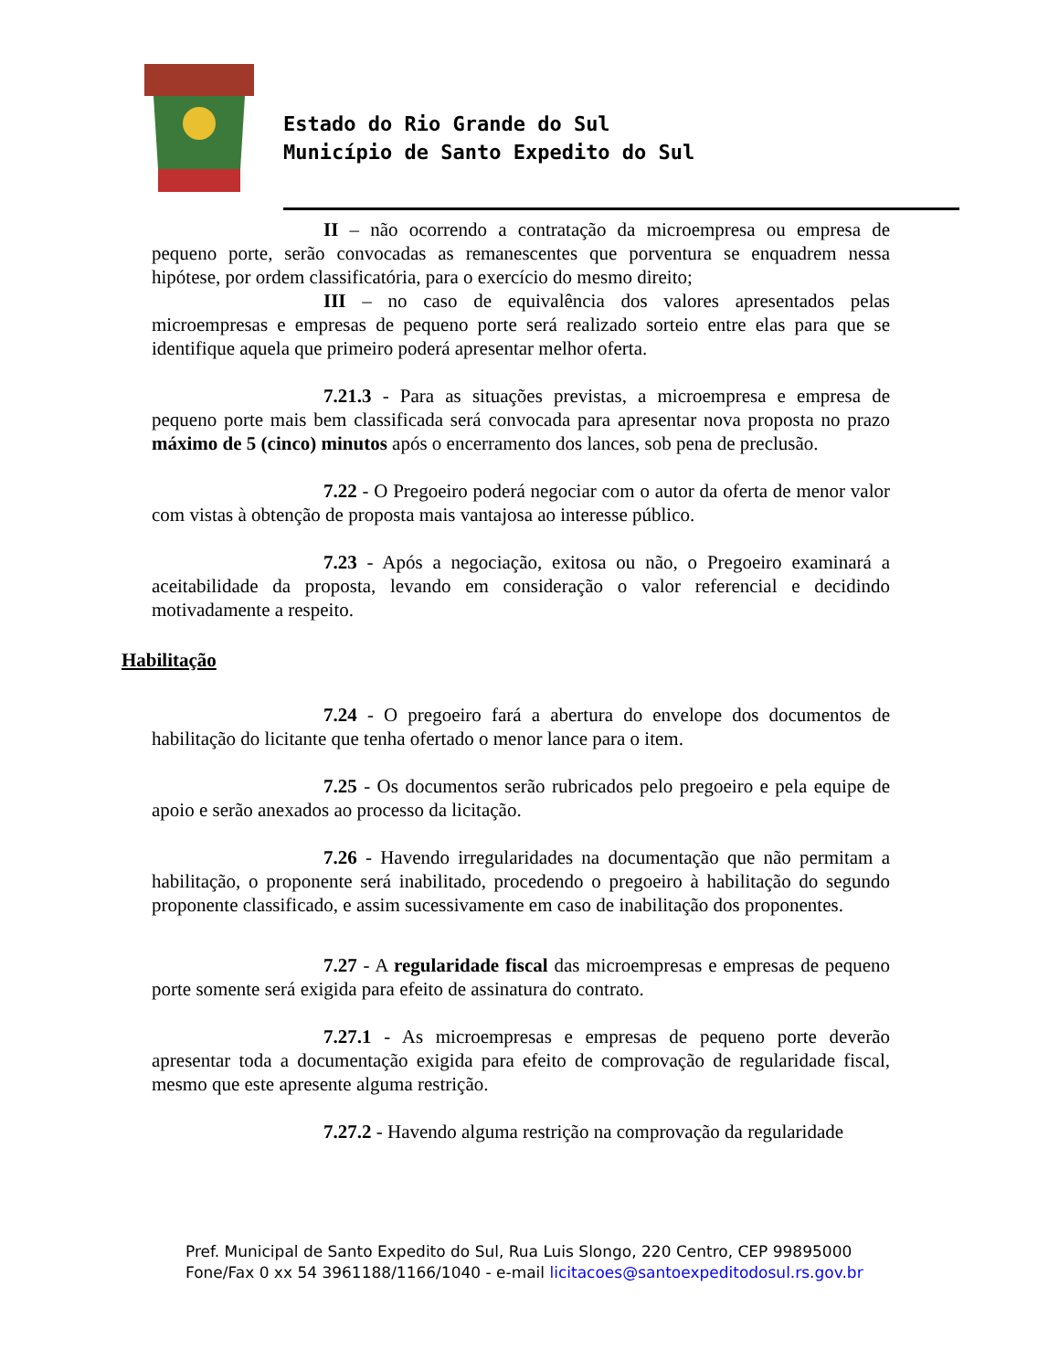Estado do Rio Grande do Sul
Município de Santo Expedito do Sul
II – não ocorrendo a contratação da microempresa ou empresa de pequeno porte, serão convocadas as remanescentes que porventura se enquadrem nessa hipótese, por ordem classificatória, para o exercício do mesmo direito;
III – no caso de equivalência dos valores apresentados pelas microempresas e empresas de pequeno porte será realizado sorteio entre elas para que se identifique aquela que primeiro poderá apresentar melhor oferta.
7.21.3 - Para as situações previstas, a microempresa e empresa de pequeno porte mais bem classificada será convocada para apresentar nova proposta no prazo máximo de 5 (cinco) minutos após o encerramento dos lances, sob pena de preclusão.
7.22 - O Pregoeiro poderá negociar com o autor da oferta de menor valor com vistas à obtenção de proposta mais vantajosa ao interesse público.
7.23 - Após a negociação, exitosa ou não, o Pregoeiro examinará a aceitabilidade da proposta, levando em consideração o valor referencial e decidindo motivadamente a respeito.
Habilitação
7.24 - O pregoeiro fará a abertura do envelope dos documentos de habilitação do licitante que tenha ofertado o menor lance para o item.
7.25 - Os documentos serão rubricados pelo pregoeiro e pela equipe de apoio e serão anexados ao processo da licitação.
7.26 - Havendo irregularidades na documentação que não permitam a habilitação, o proponente será inabilitado, procedendo o pregoeiro à habilitação do segundo proponente classificado, e assim sucessivamente em caso de inabilitação dos proponentes.
7.27 - A regularidade fiscal das microempresas e empresas de pequeno porte somente será exigida para efeito de assinatura do contrato.
7.27.1 - As microempresas e empresas de pequeno porte deverão apresentar toda a documentação exigida para efeito de comprovação de regularidade fiscal, mesmo que este apresente alguma restrição.
7.27.2 - Havendo alguma restrição na comprovação da regularidade
Pref. Municipal de Santo Expedito do Sul, Rua Luis Slongo, 220 Centro, CEP 99895000
Fone/Fax 0 xx 54 3961188/1166/1040 - e-mail licitacoes@santoexpeditodosul.rs.gov.br